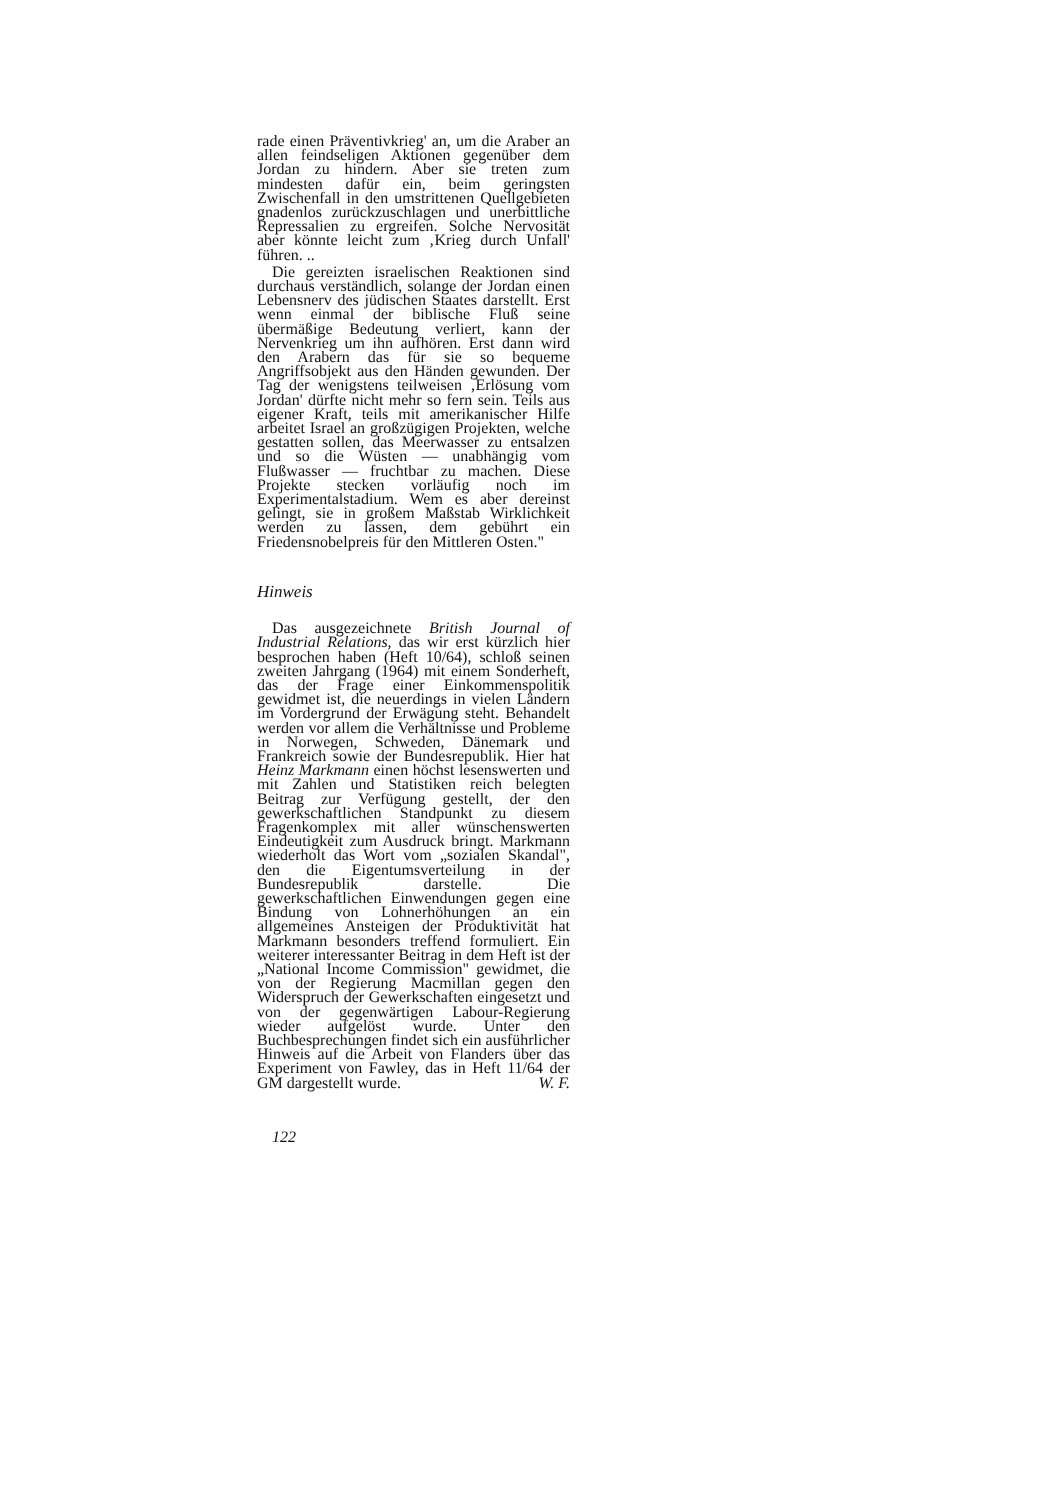rade einen Präventivkrieg' an, um die Araber an allen feindseligen Aktionen gegenüber dem Jordan zu hindern. Aber sie treten zum mindesten dafür ein, beim geringsten Zwischenfall in den umstrittenen Quellgebieten gnadenlos zurückzuschlagen und unerbittliche Repressalien zu ergreifen. Solche Nervosität aber könnte leicht zum ‚Krieg durch Unfall' führen. ..
Die gereizten israelischen Reaktionen sind durchaus verständlich, solange der Jordan einen Lebensnerv des jüdischen Staates darstellt. Erst wenn einmal der biblische Fluß seine übermäßige Bedeutung verliert, kann der Nervenkrieg um ihn aufhören. Erst dann wird den Arabern das für sie so bequeme Angriffsobjekt aus den Händen gewunden. Der Tag der wenigstens teilweisen ‚Erlösung vom Jordan' dürfte nicht mehr so fern sein. Teils aus eigener Kraft, teils mit amerikanischer Hilfe arbeitet Israel an großzügigen Projekten, welche gestatten sollen, das Meerwasser zu entsalzen und so die Wüsten — unabhängig vom Flußwasser — fruchtbar zu machen. Diese Projekte stecken vorläufig noch im Experimentalstadium. Wem es aber dereinst gelingt, sie in großem Maßstab Wirklichkeit werden zu lassen, dem gebührt ein Friedensnobelpreis für den Mittleren Osten."
Hinweis
Das ausgezeichnete British Journal of Industrial Relations, das wir erst kürzlich hier besprochen haben (Heft 10/64), schloß seinen zweiten Jahrgang (1964) mit einem Sonderheft, das der Frage einer Einkommenspolitik gewidmet ist, die neuerdings in vielen Ländern im Vordergrund der Erwägung steht. Behandelt werden vor allem die Verhältnisse und Probleme in Norwegen, Schweden, Dänemark und Frankreich sowie der Bundesrepublik. Hier hat Heinz Markmann einen höchst lesenswerten und mit Zahlen und Statistiken reich belegten Beitrag zur Verfügung gestellt, der den gewerkschaftlichen Standpunkt zu diesem Fragenkomplex mit aller wünschenswerten Eindeutigkeit zum Ausdruck bringt. Markmann wiederholt das Wort vom „sozialen Skandal", den die Eigentumsverteilung in der Bundesrepublik darstelle. Die gewerkschaftlichen Einwendungen gegen eine Bindung von Lohnerhöhungen an ein allgemeines Ansteigen der Produktivität hat Markmann besonders treffend formuliert. Ein weiterer interessanter Beitrag in dem Heft ist der „National Income Commission" gewidmet, die von der Regierung Macmillan gegen den Widerspruch der Gewerkschaften eingesetzt und von der gegenwärtigen Labour-Regierung wieder aufgelöst wurde. Unter den Buchbesprechungen findet sich ein ausführlicher Hinweis auf die Arbeit von Flanders über das Experiment von Fawley, das in Heft 11/64 der GM dargestellt wurde. W. F.
122